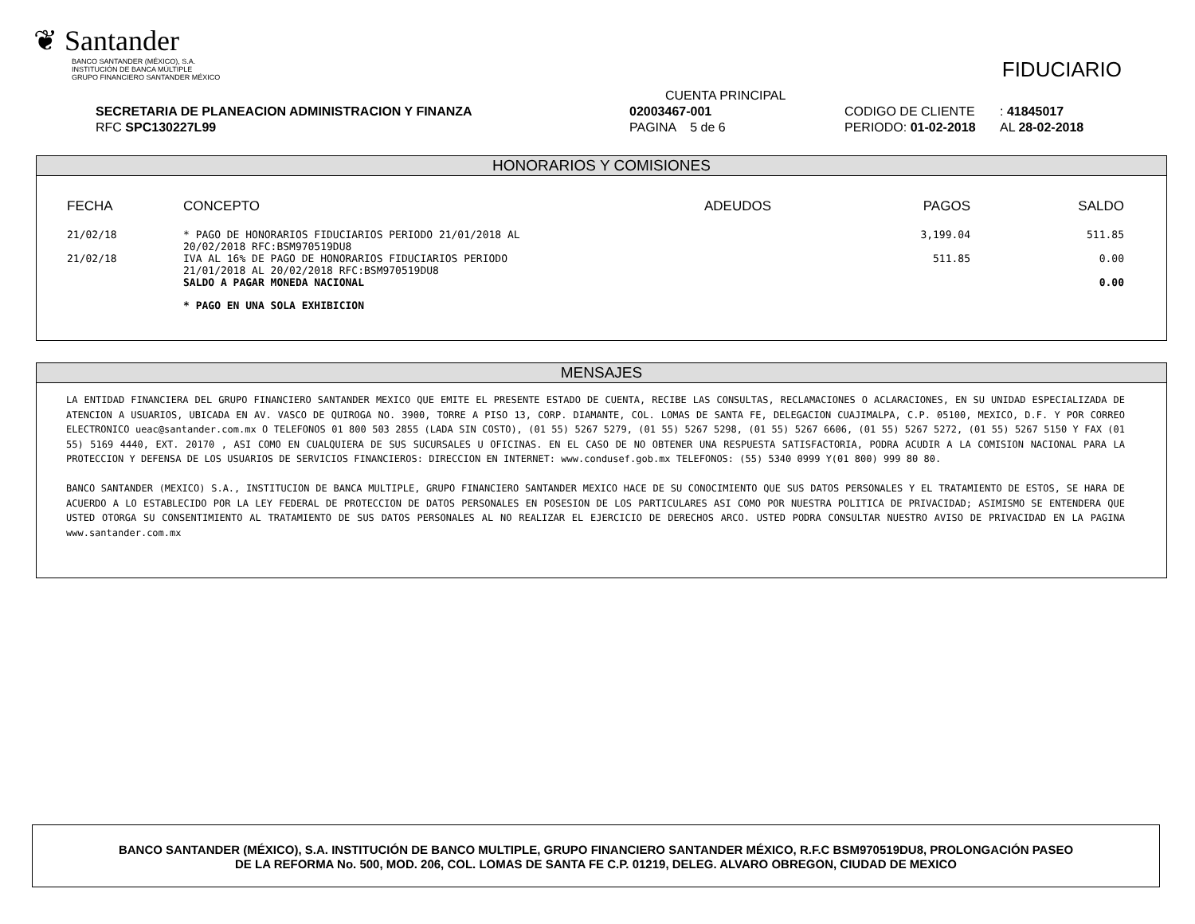❦ Santander
BANCO SANTANDER (MÉXICO), S.A.
INSTITUCIÓN DE BANCA MÚLTIPLE
GRUPO FINANCIERO SANTANDER MÉXICO
FIDUCIARIO
| | CUENTA PRINCIPAL | | | |
| SECRETARIA DE PLANEACION ADMINISTRACION Y FINANZA | 02003467-001 | CODIGO DE CLIENTE | : 41845017 | |
| RFC SPC130227L99 | PAGINA 5 de 6 | PERIODO: 01-02-2018 | AL 28-02-2018 | |
HONORARIOS Y COMISIONES
| FECHA | CONCEPTO | ADEUDOS | PAGOS | SALDO |
| --- | --- | --- | --- | --- |
| 21/02/18 | * PAGO DE HONORARIOS FIDUCIARIOS PERIODO 21/01/2018 AL 20/02/2018 RFC:BSM970519DU8 | | 3,199.04 | 511.85 |
| 21/02/18 | IVA AL 16% DE PAGO DE HONORARIOS FIDUCIARIOS PERIODO 21/01/2018 AL 20/02/2018 RFC:BSM970519DU8 | | 511.85 | 0.00 |
| | SALDO A PAGAR MONEDA NACIONAL | | | 0.00 |
| | * PAGO EN UNA SOLA EXHIBICION | | | |
MENSAJES
LA ENTIDAD FINANCIERA DEL GRUPO FINANCIERO SANTANDER MEXICO QUE EMITE EL PRESENTE ESTADO DE CUENTA, RECIBE LAS CONSULTAS, RECLAMACIONES O ACLARACIONES, EN SU UNIDAD ESPECIALIZADA DE ATENCION A USUARIOS, UBICADA EN AV. VASCO DE QUIROGA NO. 3900, TORRE A PISO 13, CORP. DIAMANTE, COL. LOMAS DE SANTA FE, DELEGACION CUAJIMALPA, C.P. 05100, MEXICO, D.F. Y POR CORREO ELECTRONICO ueac@santander.com.mx O TELEFONOS 01 800 503 2855 (LADA SIN COSTO), (01 55) 5267 5279, (01 55) 5267 5298, (01 55) 5267 6606, (01 55) 5267 5272, (01 55) 5267 5150 Y FAX (01 55) 5169 4440, EXT. 20170 , ASI COMO EN CUALQUIERA DE SUS SUCURSALES U OFICINAS. EN EL CASO DE NO OBTENER UNA RESPUESTA SATISFACTORIA, PODRA ACUDIR A LA COMISION NACIONAL PARA LA PROTECCION Y DEFENSA DE LOS USUARIOS DE SERVICIOS FINANCIEROS: DIRECCION EN INTERNET: www.condusef.gob.mx TELEFONOS: (55) 5340 0999 Y(01 800) 999 80 80.
BANCO SANTANDER (MEXICO) S.A., INSTITUCION DE BANCA MULTIPLE, GRUPO FINANCIERO SANTANDER MEXICO HACE DE SU CONOCIMIENTO QUE SUS DATOS PERSONALES Y EL TRATAMIENTO DE ESTOS, SE HARA DE ACUERDO A LO ESTABLECIDO POR LA LEY FEDERAL DE PROTECCION DE DATOS PERSONALES EN POSESION DE LOS PARTICULARES ASI COMO POR NUESTRA POLITICA DE PRIVACIDAD; ASIMISMO SE ENTENDERA QUE USTED OTORGA SU CONSENTIMIENTO AL TRATAMIENTO DE SUS DATOS PERSONALES AL NO REALIZAR EL EJERCICIO DE DERECHOS ARCO. USTED PODRA CONSULTAR NUESTRO AVISO DE PRIVACIDAD EN LA PAGINA www.santander.com.mx
BANCO SANTANDER (MÉXICO), S.A. INSTITUCIÓN DE BANCO MULTIPLE, GRUPO FINANCIERO SANTANDER MÉXICO, R.F.C BSM970519DU8, PROLONGACIÓN PASEO
DE LA REFORMA No. 500, MOD. 206, COL. LOMAS DE SANTA FE C.P. 01219, DELEG. ALVARO OBREGON, CIUDAD DE MEXICO